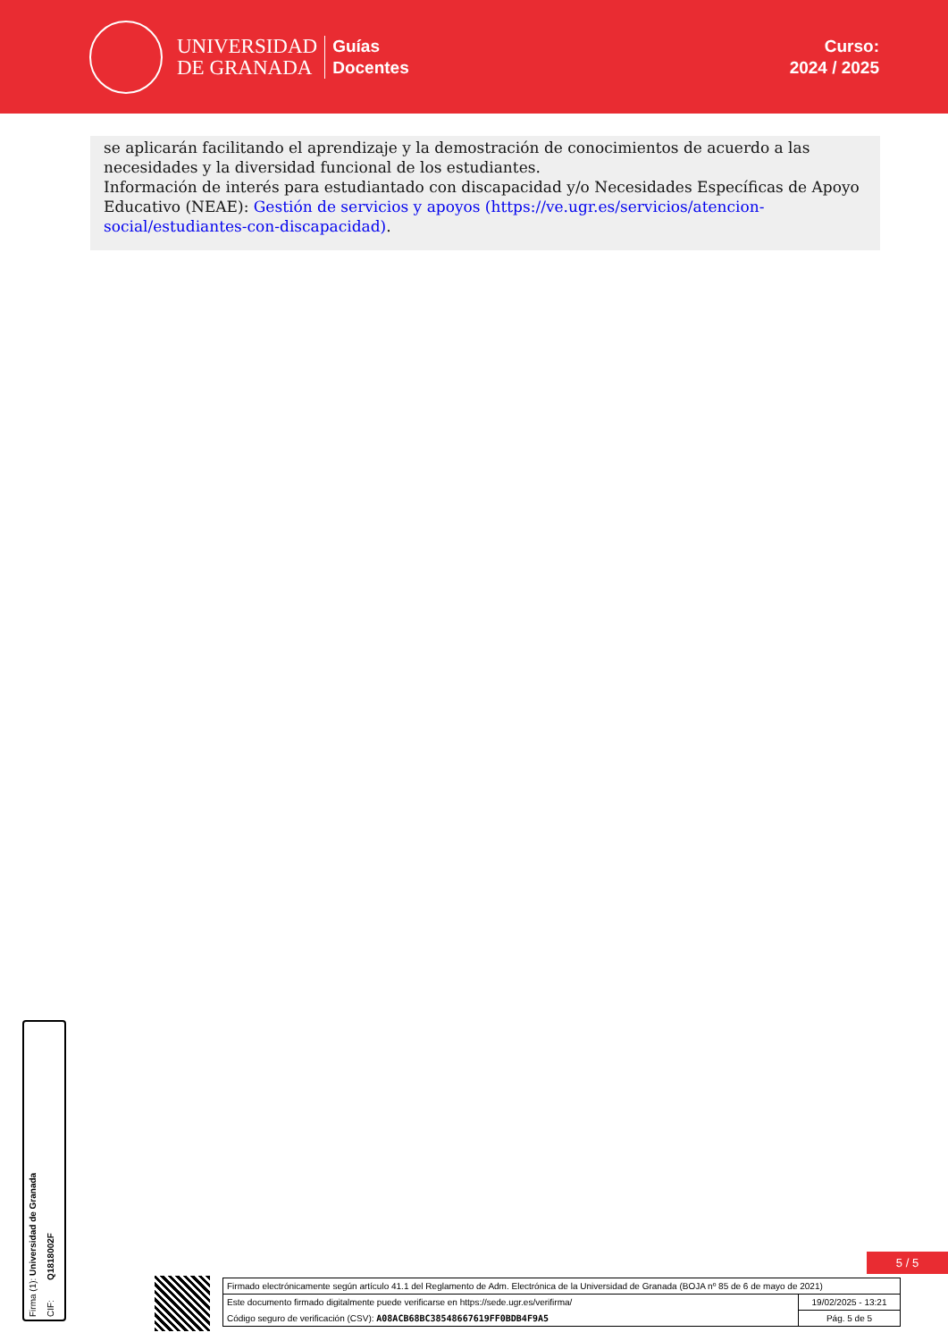UNIVERSIDAD
DE GRANADA
Guías
Docentes
Curso:
2024 / 2025
se aplicarán facilitando el aprendizaje y la demostración de conocimientos de acuerdo a las necesidades y la diversidad funcional de los estudiantes.
Información de interés para estudiantado con discapacidad y/o Necesidades Específicas de Apoyo Educativo (NEAE): Gestión de servicios y apoyos (https://ve.ugr.es/servicios/atencion-social/estudiantes-con-discapacidad).
Firma (1): Universidad de Granada
CIF: Q1818002F
5 / 5
| Firmado electrónicamente según artículo 41.1 del Reglamento de Adm. Electrónica de la Universidad de Granada (BOJA nº 85 de 6 de mayo de 2021) | |
| Este documento firmado digitalmente puede verificarse en https://sede.ugr.es/verifirma/ | 19/02/2025 - 13:21 |
| Código seguro de verificación (CSV): A08ACB68BC38548667619FF0BDB4F9A5 | Pág. 5 de 5 |